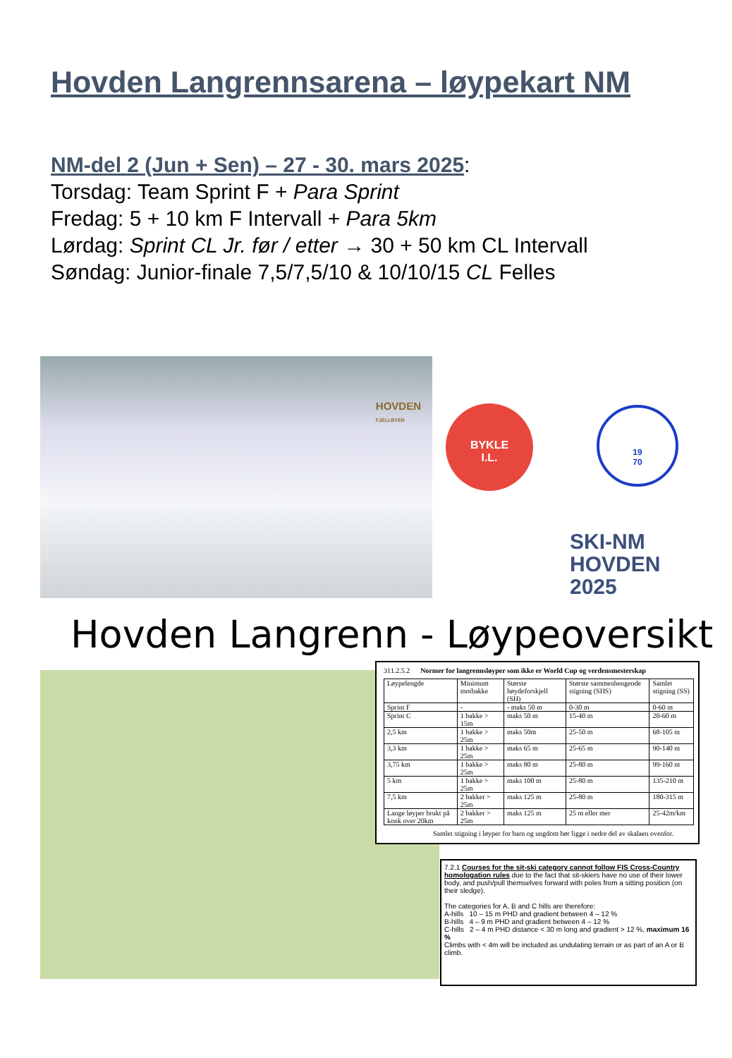Hovden Langrennsarena – løypekart NM
NM-del 2 (Jun + Sen) – 27 - 30. mars 2025:
Torsdag: Team Sprint F + Para Sprint
Fredag: 5 + 10 km F Intervall + Para 5km
Lørdag: Sprint CL Jr. før / etter → 30 + 50 km CL Intervall
Søndag: Junior-finale 7,5/7,5/10 & 10/10/15 CL Felles
HOVDEN
FJELLBYEN
BYKLE
I.L.
19
70
SKI-NM
HOVDEN
2025
Hovden Langrenn - Løypeoversikt
311.2.5.2 Normer for langrennsløyper som ikke er World Cup og verdensmesterskap
| Løypelengde | Minimum motbakke | Største høydeforskjell (SH) | Største sammenhengende stigning (SHS) | Samlet stigning (SS) |
| --- | --- | --- | --- | --- |
| Sprint F | - | - maks 50 m | 0-30 m | 0-60 m |
| Sprint C | 1 bakke > 15m | maks 50 m | 15-40 m | 20-60 m |
| 2,5 km | 1 bakke > 25m | maks 50m | 25-50 m | 68-105 m |
| 3,3 km | 1 bakke > 25m | maks 65 m | 25-65 m | 90-140 m |
| 3,75 km | 1 bakke > 25m | maks 80 m | 25-80 m | 99-160 m |
| 5 km | 1 bakke > 25m | maks 100 m | 25-80 m | 135-210 m |
| 7,5 km | 2 bakker > 25m | maks 125 m | 25-80 m | 180-315 m |
| Lange løyper brukt på konk over 20km | 2 bakker > 25m | maks 125 m | 25 m eller mer | 25-42m/km |
Samlet stigning i løyper for barn og ungdom bør ligge i nedre del av skalaen ovenfor.
7.2.1 Courses for the sit-ski category cannot follow FIS Cross-Country homologation rules due to the fact that sit-skiers have no use of their lower body, and push/pull themselves forward with poles from a sitting position (on their sledge).
The categories for A, B and C hills are therefore:
A-hills 10 – 15 m PHD and gradient between 4 – 12 %
B-hills 4 – 9 m PHD and gradient between 4 – 12 %
C-hills 2 – 4 m PHD distance < 30 m long and gradient > 12 %, maximum 16 %
Climbs with < 4m will be included as undulating terrain or as part of an A or B climb.